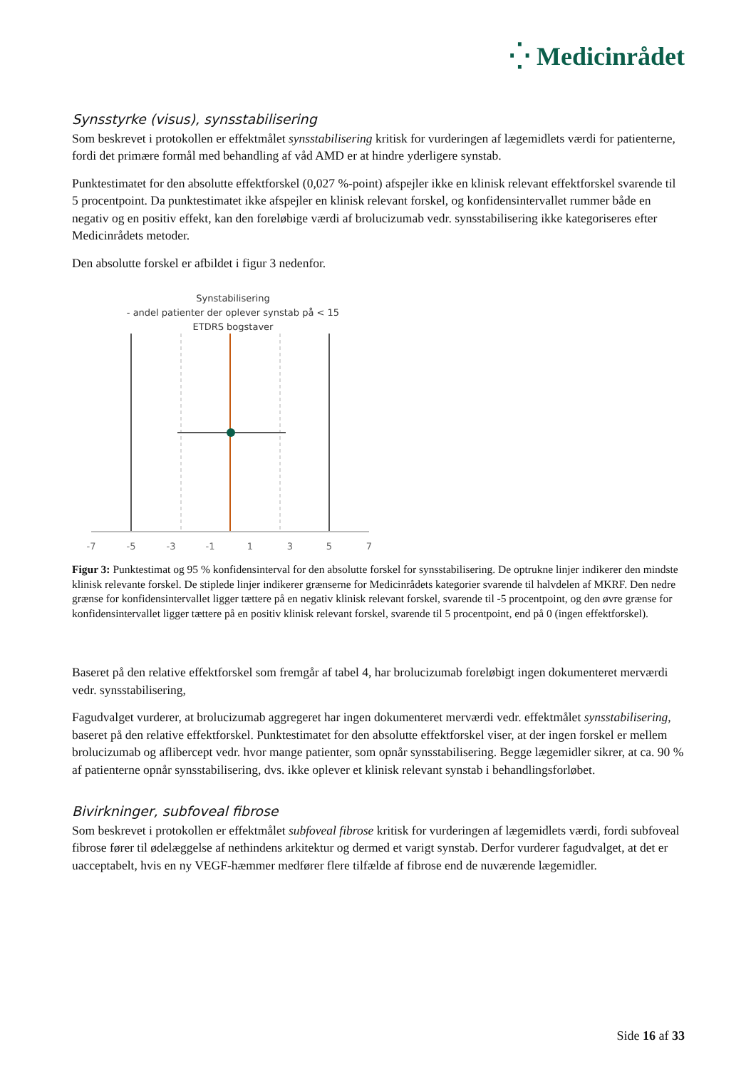⁛ Medicinrådet
Synsstyrke (visus), synsstabilisering
Som beskrevet i protokollen er effektmålet synsstabilisering kritisk for vurderingen af lægemidlets værdi for patienterne, fordi det primære formål med behandling af våd AMD er at hindre yderligere synstab.
Punktestimatet for den absolutte effektforskel (0,027 %-point) afspejler ikke en klinisk relevant effektforskel svarende til 5 procentpoint. Da punktestimatet ikke afspejler en klinisk relevant forskel, og konfidensintervallet rummer både en negativ og en positiv effekt, kan den foreløbige værdi af brolucizumab vedr. synsstabilisering ikke kategoriseres efter Medicinrådets metoder.
Den absolutte forskel er afbildet i figur 3 nedenfor.
Synstabilisering
- andel patienter der oplever synstab på < 15
ETDRS bogstaver
-7
-5
-3
-1
1
3
5
7
Figur 3: Punktestimat og 95 % konfidensinterval for den absolutte forskel for synsstabilisering. De optrukne linjer indikerer den mindste klinisk relevante forskel. De stiplede linjer indikerer grænserne for Medicinrådets kategorier svarende til halvdelen af MKRF. Den nedre grænse for konfidensintervallet ligger tættere på en negativ klinisk relevant forskel, svarende til -5 procentpoint, og den øvre grænse for konfidensintervallet ligger tættere på en positiv klinisk relevant forskel, svarende til 5 procentpoint, end på 0 (ingen effektforskel).
Baseret på den relative effektforskel som fremgår af tabel 4, har brolucizumab foreløbigt ingen dokumenteret merværdi vedr. synsstabilisering,
Fagudvalget vurderer, at brolucizumab aggregeret har ingen dokumenteret merværdi vedr. effektmålet synsstabilisering, baseret på den relative effektforskel. Punktestimatet for den absolutte effektforskel viser, at der ingen forskel er mellem brolucizumab og aflibercept vedr. hvor mange patienter, som opnår synsstabilisering. Begge lægemidler sikrer, at ca. 90 % af patienterne opnår synsstabilisering, dvs. ikke oplever et klinisk relevant synstab i behandlingsforløbet.
Bivirkninger, subfoveal fibrose
Som beskrevet i protokollen er effektmålet subfoveal fibrose kritisk for vurderingen af lægemidlets værdi, fordi subfoveal fibrose fører til ødelæggelse af nethindens arkitektur og dermed et varigt synstab. Derfor vurderer fagudvalget, at det er uacceptabelt, hvis en ny VEGF-hæmmer medfører flere tilfælde af fibrose end de nuværende lægemidler.
Side 16 af 33